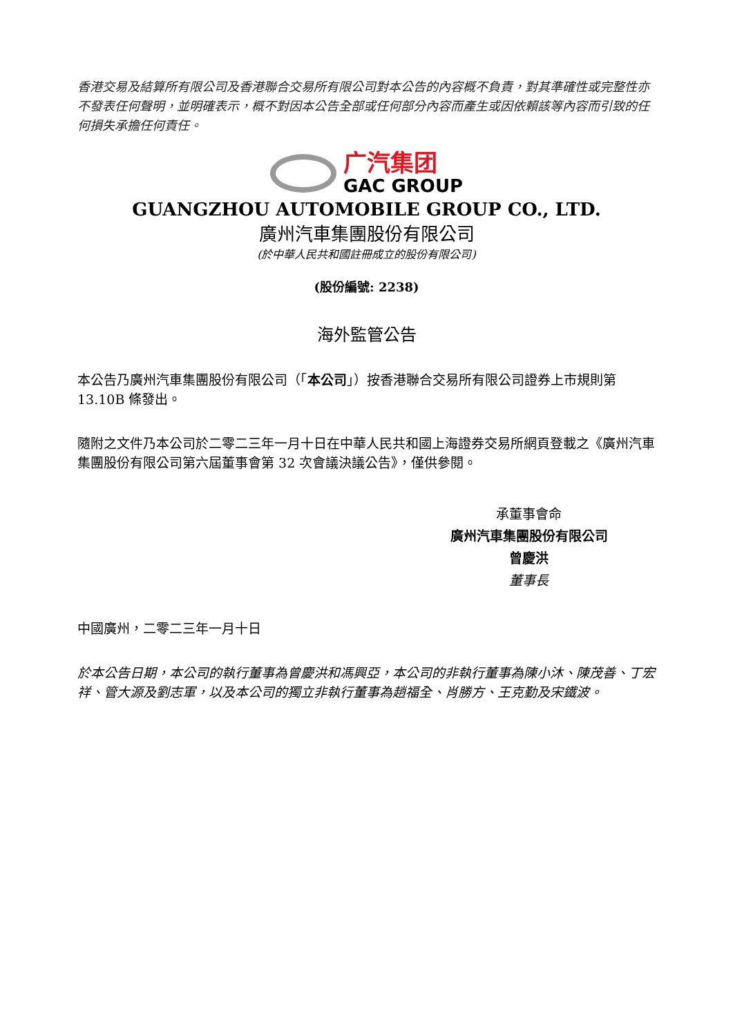香港交易及結算所有限公司及香港聯合交易所有限公司對本公告的內容概不負責，對其準確性或完整性亦不發表任何聲明，並明確表示，概不對因本公告全部或任何部分內容而產生或因依賴該等內容而引致的任何損失承擔任何責任。
广汽集团
GAC GROUP
GUANGZHOU AUTOMOBILE GROUP CO., LTD.
廣州汽車集團股份有限公司
(於中華人民共和國註冊成立的股份有限公司)
(股份編號: 2238)
海外監管公告
本公告乃廣州汽車集團股份有限公司（「本公司」）按香港聯合交易所有限公司證券上市規則第 13.10B 條發出。
隨附之文件乃本公司於二零二三年一月十日在中華人民共和國上海證券交易所網頁登載之《廣州汽車集團股份有限公司第六屆董事會第 32 次會議決議公告》，僅供參閱。
承董事會命
廣州汽車集團股份有限公司
曾慶洪
董事長
中國廣州，二零二三年一月十日
於本公告日期，本公司的執行董事為曾慶洪和馮興亞，本公司的非執行董事為陳小沐、陳茂善、丁宏祥、管大源及劉志軍，以及本公司的獨立非執行董事為趙福全、肖勝方、王克勤及宋鐵波。